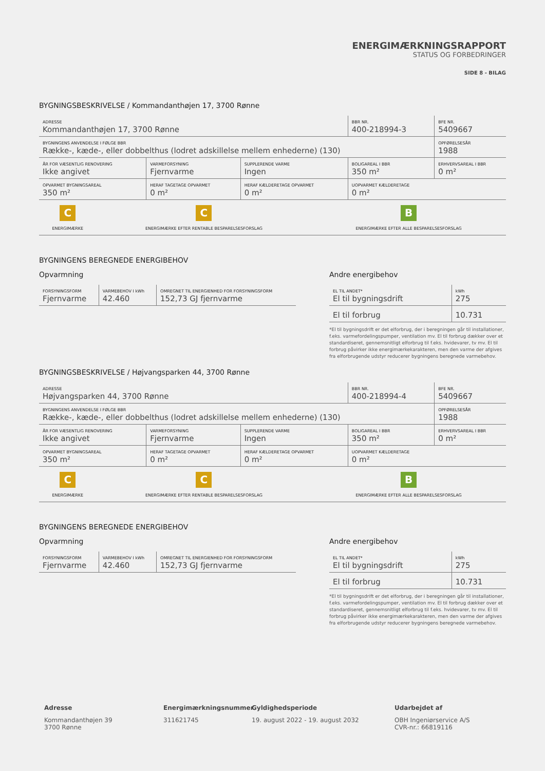ENERGIMÆRKNINGSRAPPORT
STATUS OG FORBEDRINGER
SIDE 8 - BILAG
BYGNINGSBESKRIVELSE / Kommandanthøjen 17, 3700 Rønne
| ADRESSE Kommandanthøjen 17, 3700 Rønne | | | BBR NR. 400-218994-3 | BFE NR. 5409667 |
| BYGNINGENS ANVENDELSE I FØLGE BBR Række-, kæde-, eller dobbelthus (lodret adskillelse mellem enhederne) (130) | | | | OPFØRELSESÅR 1988 |
| ÅR FOR VÆSENTLIG RENOVERING Ikke angivet | VARMEFORSYNING Fjernvarme | SUPPLERENDE VARME Ingen | BOLIGAREAL I BBR 350 m² | ERHVERVSAREAL I BBR 0 m² |
| OPVARMET BYGNINGSAREAL 350 m² | HERAF TAGETAGE OPVARMET 0 m² | HERAF KÆLDERETAGE OPVARMET 0 m² | UOPVARMET KÆLDERETAGE 0 m² | |
| C ENERGIMÆRKE | C ENERGIMÆRKE EFTER RENTABLE BESPARELSESFORSLAG | B ENERGIMÆRKE EFTER ALLE BESPARELSESFORSLAG |
BYGNINGENS BEREGNEDE ENERGIBEHOV
Opvarmning
| FORSYNINGSFORM Fjernvarme | VARMEBEHOV I kWh 42.460 | OMREGNET TIL ENERGIENHED FOR FORSYNINGSFORM 152,73 GJ fjernvarme |
Andre energibehov
| EL TIL ANDET* El til bygningsdrift | kWh 275 |
| El til forbrug | 10.731 |
*El til bygningsdrift er det elforbrug, der i beregningen går til installationer, f.eks. varmefordelingspumper, ventilation mv. El til forbrug dækker over et standardiseret, gennemsnitligt elforbrug til f.eks. hvidevarer, tv mv. El til forbrug påvirker ikke energimærkekarakteren, men den varme der afgives fra elforbrugende udstyr reducerer bygningens beregnede varmebehov.
BYGNINGSBESKRIVELSE / Højvangsparken 44, 3700 Rønne
| ADRESSE Højvangsparken 44, 3700 Rønne | | | BBR NR. 400-218994-4 | BFE NR. 5409667 |
| BYGNINGENS ANVENDELSE I FØLGE BBR Række-, kæde-, eller dobbelthus (lodret adskillelse mellem enhederne) (130) | | | | OPFØRELSESÅR 1988 |
| ÅR FOR VÆSENTLIG RENOVERING Ikke angivet | VARMEFORSYNING Fjernvarme | SUPPLERENDE VARME Ingen | BOLIGAREAL I BBR 350 m² | ERHVERVSAREAL I BBR 0 m² |
| OPVARMET BYGNINGSAREAL 350 m² | HERAF TAGETAGE OPVARMET 0 m² | HERAF KÆLDERETAGE OPVARMET 0 m² | UOPVARMET KÆLDERETAGE 0 m² | |
| C ENERGIMÆRKE | C ENERGIMÆRKE EFTER RENTABLE BESPARELSESFORSLAG | B ENERGIMÆRKE EFTER ALLE BESPARELSESFORSLAG |
BYGNINGENS BEREGNEDE ENERGIBEHOV
Opvarmning
| FORSYNINGSFORM Fjernvarme | VARMEBEHOV I kWh 42.460 | OMREGNET TIL ENERGIENHED FOR FORSYNINGSFORM 152,73 GJ fjernvarme |
Andre energibehov
| EL TIL ANDET* El til bygningsdrift | kWh 275 |
| El til forbrug | 10.731 |
*El til bygningsdrift er det elforbrug, der i beregningen går til installationer, f.eks. varmefordelingspumper, ventilation mv. El til forbrug dækker over et standardiseret, gennemsnitligt elforbrug til f.eks. hvidevarer, tv mv. El til forbrug påvirker ikke energimærkekarakteren, men den varme der afgives fra elforbrugende udstyr reducerer bygningens beregnede varmebehov.
Adresse
Kommandanthøjen 39
3700 Rønne
Energimærkningsnummer
311621745
Gyldighedsperiode
19. august 2022 - 19. august 2032
Udarbejdet af
OBH Ingeniørservice A/S
CVR-nr.: 66819116